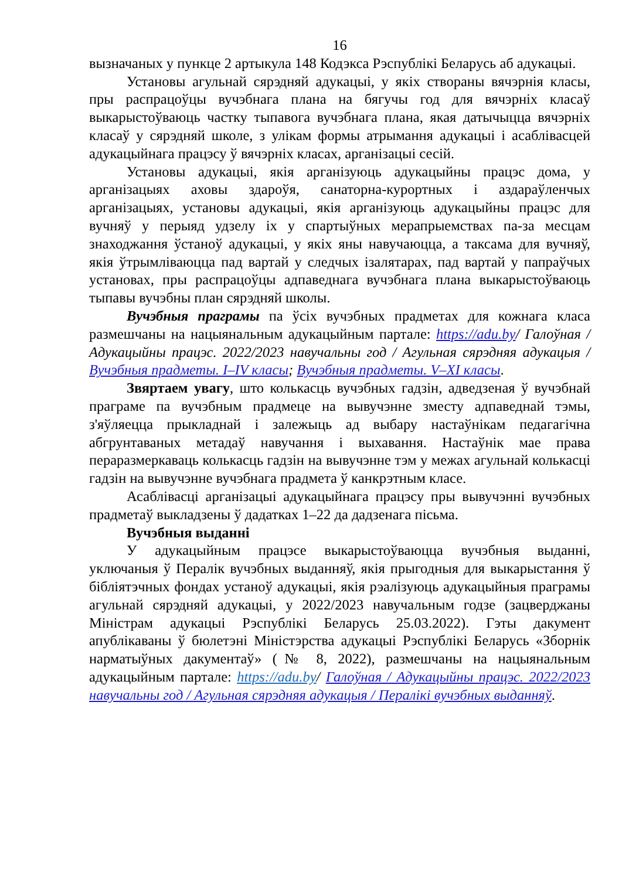16
вызначаных у пункце 2 артыкула 148 Кодэкса Рэспублікі Беларусь аб адукацыі.
Установы агульнай сярэдняй адукацыі, у якіх створаны вячэрнія класы, пры распрацоўцы вучэбнага плана на бягучы год для вячэрніх класаў выкарыстоўваюць частку тыпавога вучэбнага плана, якая датычыцца вячэрніх класаў у сярэдняй школе, з улікам формы атрымання адукацыі і асаблівасцей адукацыйнага працэсу ў вячэрніх класах, арганізацыі сесій.
Установы адукацыі, якія арганізуюць адукацыйны працэс дома, у арганізацыях аховы здароўя, санаторна-курортных і аздараўленчых арганізацыях, установы адукацыі, якія арганізуюць адукацыйны працэс для вучняў у перыяд удзелу іх у спартыўных мерапрыемствах па-за месцам знаходжання ўстаноў адукацыі, у якіх яны навучаюцца, а таксама для вучняў, якія ўтрымліваюцца пад вартай у следчых ізалятарах, пад вартай у папраўчых установах, пры распрацоўцы адпаведнага вучэбнага плана выкарыстоўваюць тыпавы вучэбны план сярэдняй школы.
Вучэбныя праграмы па ўсіх вучэбных прадметах для кожнага класа размешчаны на нацыянальным адукацыйным партале: https://adu.by/ Галоўная / Адукацыйны працэс. 2022/2023 навучальны год / Агульная сярэдняя адукацыя / Вучэбныя прадметы. I–IV класы; Вучэбныя прадметы. V–XI класы.
Звяртаем увагу, што колькасць вучэбных гадзін, адведзеная ў вучэбнай праграме па вучэбным прадмеце на вывучэнне зместу адпаведнай тэмы, з'яўляецца прыкладнай і залежыць ад выбару настаўнікам педагагічна абгрунтаваных метадаў навучання і выхавання. Настаўнік мае права пераразмеркаваць колькасць гадзін на вывучэнне тэм у межах агульнай колькасці гадзін на вывучэнне вучэбнага прадмета ў канкрэтным класе.
Асаблівасці арганізацыі адукацыйнага працэсу пры вывучэнні вучэбных прадметаў выкладзены ў дадатках 1–22 да дадзенага пісьма.
Вучэбныя выданні
У адукацыйным працэсе выкарыстоўваюцца вучэбныя выданні, уключаныя ў Пералік вучэбных выданняў, якія прыгодныя для выкарыстання ў бібліятэчных фондах устаноў адукацыі, якія рэалізуюць адукацыйныя праграмы агульнай сярэдняй адукацыі, у 2022/2023 навучальным годзе (зацверджаны Міністрам адукацыі Рэспублікі Беларусь 25.03.2022). Гэты дакумент апублікаваны ў бюлетэні Міністэрства адукацыі Рэспублікі Беларусь «Зборнік нарматыўных дакументаў» (№ 8, 2022), размешчаны на нацыянальным адукацыйным партале: https://adu.by/ Галоўная / Адукацыйны працэс. 2022/2023 навучальны год / Агульная сярэдняя адукацыя / Пералікі вучэбных выданняў.